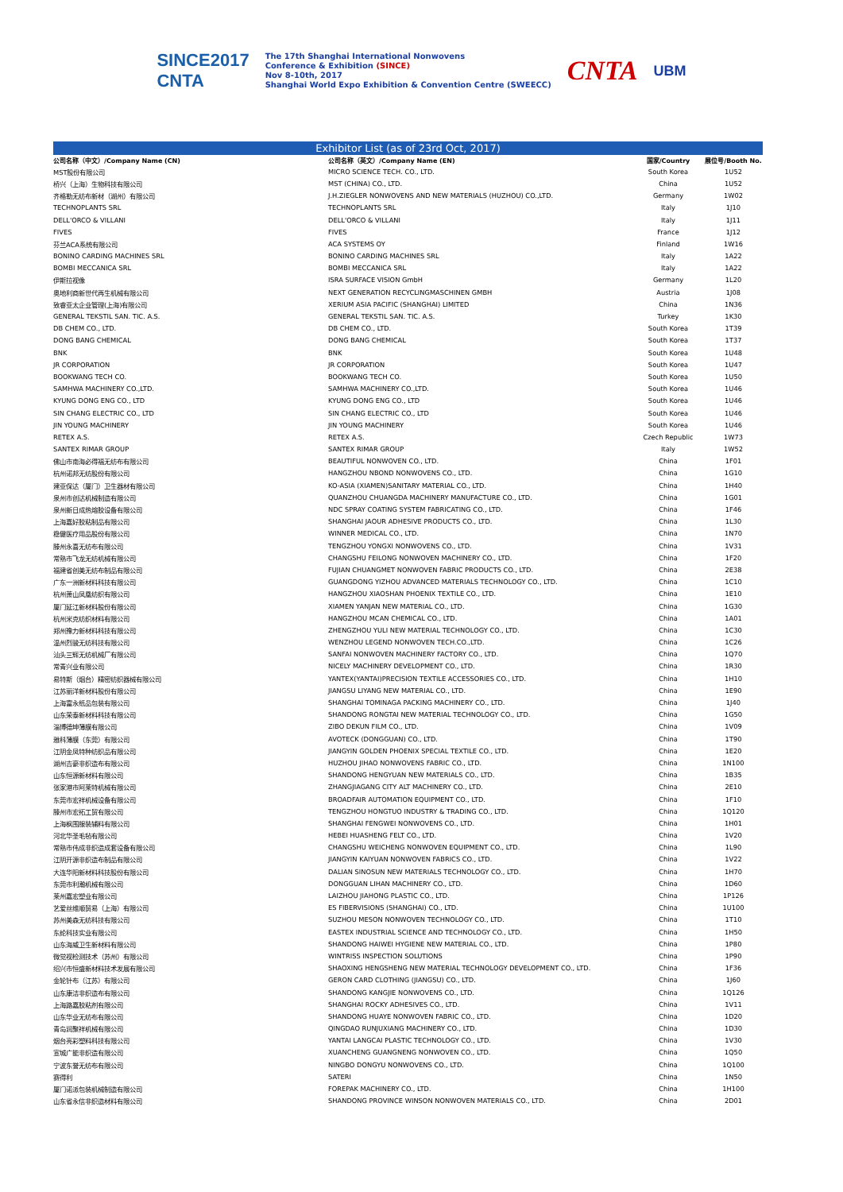SINCE2017
CNTA
The 17th Shanghai International Nonwovens
Conference & Exhibition (SINCE)
Nov 8-10th, 2017
Shanghai World Expo Exhibition & Convention Centre (SWEECC)
CNTA
UBM
| Exhibitor List (as of 23rd Oct, 2017) | | | |
| 公司名称（中文）/Company Name (CN) | 公司名称（英文）/Company Name (EN) | 国家/Country | 展位号/Booth No. |
| MST股份有限公司 | MICRO SCIENCE TECH. CO., LTD. | South Korea | 1U52 |
| 桥兴（上海）生物科技有限公司 | MST (CHINA) CO., LTD. | China | 1U52 |
| 齐格勒无纺布新材（湖州）有限公司 | J.H.ZIEGLER NONWOVENS AND NEW MATERIALS (HUZHOU) CO.,LTD. | Germany | 1W02 |
| TECHNOPLANTS SRL | TECHNOPLANTS SRL | Italy | 1J10 |
| DELL'ORCO & VILLANI | DELL'ORCO & VILLANI | Italy | 1J11 |
| FIVES | FIVES | France | 1J12 |
| 芬兰ACA系统有限公司 | ACA SYSTEMS OY | Finland | 1W16 |
| BONINO CARDING MACHINES SRL | BONINO CARDING MACHINES SRL | Italy | 1A22 |
| BOMBI MECCANICA SRL | BOMBI MECCANICA SRL | Italy | 1A22 |
| 伊斯拉视像 | ISRA SURFACE VISION GmbH | Germany | 1L20 |
| 奥地利商新世代再生机械有限公司 | NEXT GENERATION RECYCLINGMASCHINEN GMBH | Austria | 1J08 |
| 致睿亚太企业管理(上海)有限公司 | XERIUM ASIA PACIFIC (SHANGHAI) LIMITED | China | 1N36 |
| GENERAL TEKSTIL SAN. TIC. A.S. | GENERAL TEKSTIL SAN. TIC. A.S. | Turkey | 1K30 |
| DB CHEM CO., LTD. | DB CHEM CO., LTD. | South Korea | 1T39 |
| DONG BANG CHEMICAL | DONG BANG CHEMICAL | South Korea | 1T37 |
| BNK | BNK | South Korea | 1U48 |
| JR CORPORATION | JR CORPORATION | South Korea | 1U47 |
| BOOKWANG TECH CO. | BOOKWANG TECH CO. | South Korea | 1U50 |
| SAMHWA MACHINERY CO.,LTD. | SAMHWA MACHINERY CO.,LTD. | South Korea | 1U46 |
| KYUNG DONG ENG CO., LTD | KYUNG DONG ENG CO., LTD | South Korea | 1U46 |
| SIN CHANG ELECTRIC CO., LTD | SIN CHANG ELECTRIC CO., LTD | South Korea | 1U46 |
| JIN YOUNG MACHINERY | JIN YOUNG MACHINERY | South Korea | 1U46 |
| RETEX A.S. | RETEX A.S. | Czech Republic | 1W73 |
| SANTEX RIMAR GROUP | SANTEX RIMAR GROUP | Italy | 1W52 |
| 佛山市南海必得福无纺布有限公司 | BEAUTIFUL NONWOVEN CO., LTD. | China | 1F01 |
| 杭州诺邦无纺股份有限公司 | HANGZHOU NBOND NONWOVENS CO., LTD. | China | 1G10 |
| 建亚保达（厦门）卫生器材有限公司 | KO-ASIA (XIAMEN)SANITARY MATERIAL CO., LTD. | China | 1H40 |
| 泉州市创达机械制造有限公司 | QUANZHOU CHUANGDA MACHINERY MANUFACTURE CO., LTD. | China | 1G01 |
| 泉州新日成热熔胶设备有限公司 | NDC SPRAY COATING SYSTEM FABRICATING CO., LTD. | China | 1F46 |
| 上海嘉好胶粘制品有限公司 | SHANGHAI JAOUR ADHESIVE PRODUCTS CO., LTD. | China | 1L30 |
| 稳健医疗用品股份有限公司 | WINNER MEDICAL CO., LTD. | China | 1N70 |
| 滕州永喜无纺布有限公司 | TENGZHOU YONGXI NONWOVENS CO., LTD. | China | 1V31 |
| 常熟市飞龙无纺机械有限公司 | CHANGSHU FEILONG NONWOVEN MACHINERY CO., LTD. | China | 1F20 |
| 福建省创美无纺布制品有限公司 | FUJIAN CHUANGMET NONWOVEN FABRIC PRODUCTS CO., LTD. | China | 2E38 |
| 广东一洲新材料科技有限公司 | GUANGDONG YIZHOU ADVANCED MATERIALS TECHNOLOGY CO., LTD. | China | 1C10 |
| 杭州萧山凤凰纺织有限公司 | HANGZHOU XIAOSHAN PHOENIX TEXTILE CO., LTD. | China | 1E10 |
| 厦门延江新材料股份有限公司 | XIAMEN YANJAN NEW MATERIAL CO., LTD. | China | 1G30 |
| 杭州米克纺织材料有限公司 | HANGZHOU MCAN CHEMICAL CO., LTD. | China | 1A01 |
| 郑州豫力新材料科技有限公司 | ZHENGZHOU YULI NEW MATERIAL TECHNOLOGY CO., LTD. | China | 1C30 |
| 温州烈骏无纺科技有限公司 | WENZHOU LEGEND NONWOVEN TECH.CO.,LTD. | China | 1C26 |
| 汕头三辉无纺机械厂有限公司 | SANFAI NONWOVEN MACHINERY FACTORY CO., LTD. | China | 1Q70 |
| 常青兴业有限公司 | NICELY MACHINERY DEVELOPMENT CO., LTD. | China | 1R30 |
| 易特斯（烟台）精密纺织器械有限公司 | YANTEX(YANTAI)PRECISION TEXTILE ACCESSORIES CO., LTD. | China | 1H10 |
| 江苏丽洋新材料股份有限公司 | JIANGSU LIYANG NEW MATERIAL CO., LTD. | China | 1E90 |
| 上海富永纸品包装有限公司 | SHANGHAI TOMINAGA PACKING MACHINERY CO., LTD. | China | 1J40 |
| 山东荣泰新材料科技有限公司 | SHANDONG RONGTAI NEW MATERIAL TECHNOLOGY CO., LTD. | China | 1G50 |
| 淄博德坤薄膜有限公司 | ZIBO DEKUN FILM CO., LTD. | China | 1V09 |
| 雅科薄膜（东莞）有限公司 | AVOTECK (DONGGUAN) CO., LTD. | China | 1T90 |
| 江阴金凤特种纺织品有限公司 | JIANGYIN GOLDEN PHOENIX SPECIAL TEXTILE CO., LTD. | China | 1E20 |
| 湖州吉豪非织造布有限公司 | HUZHOU JIHAO NONWOVENS FABRIC CO., LTD. | China | 1N100 |
| 山东恒源新材料有限公司 | SHANDONG HENGYUAN NEW MATERIALS CO., LTD. | China | 1B35 |
| 张家港市阿莱特机械有限公司 | ZHANGJIAGANG CITY ALT MACHINERY CO., LTD. | China | 2E10 |
| 东莞市宏祥机械设备有限公司 | BROADFAIR AUTOMATION EQUIPMENT CO., LTD. | China | 1F10 |
| 滕州市宏拓工贸有限公司 | TENGZHOU HONGTUO INDUSTRY & TRADING CO., LTD. | China | 1Q120 |
| 上海枫围服装辅料有限公司 | SHANGHAI FENGWEI NONWOVENS CO., LTD. | China | 1H01 |
| 河北华圣毛毡有限公司 | HEBEI HUASHENG FELT CO., LTD. | China | 1V20 |
| 常熟市伟成非织造成套设备有限公司 | CHANGSHU WEICHENG NONWOVEN EQUIPMENT CO., LTD. | China | 1L90 |
| 江阴开源非织造布制品有限公司 | JIANGYIN KAIYUAN NONWOVEN FABRICS CO., LTD. | China | 1V22 |
| 大连华阳新材料科技股份有限公司 | DALIAN SINOSUN NEW MATERIALS TECHNOLOGY CO., LTD. | China | 1H70 |
| 东莞市利瀚机械有限公司 | DONGGUAN LIHAN MACHINERY CO., LTD. | China | 1D60 |
| 莱州嘉宏塑业有限公司 | LAIZHOU JIAHONG PLASTIC CO., LTD. | China | 1P126 |
| 艺爱丝维顺贸易（上海）有限公司 | ES FIBERVISIONS (SHANGHAI) CO., LTD. | China | 1U100 |
| 苏州美森无纺科技有限公司 | SUZHOU MESON NONWOVEN TECHNOLOGY CO., LTD. | China | 1T10 |
| 东纶科技实业有限公司 | EASTEX INDUSTRIAL SCIENCE AND TECHNOLOGY CO., LTD. | China | 1H50 |
| 山东海威卫生新材料有限公司 | SHANDONG HAIWEI HYGIENE NEW MATERIAL CO., LTD. | China | 1P80 |
| 微觉视检测技术（苏州）有限公司 | WINTRISS INSPECTION SOLUTIONS | China | 1P90 |
| 绍兴市恒盛新材料技术发展有限公司 | SHAOXING HENGSHENG NEW MATERIAL TECHNOLOGY DEVELOPMENT CO., LTD. | China | 1F36 |
| 金轮针布（江苏）有限公司 | GERON CARD CLOTHING (JIANGSU) CO., LTD. | China | 1J60 |
| 山东康洁非织造布有限公司 | SHANDONG KANGJIE NONWOVENS CO., LTD. | China | 1Q126 |
| 上海路嘉胶粘剂有限公司 | SHANGHAI ROCKY ADHESIVES CO., LTD. | China | 1V11 |
| 山东华业无纺布有限公司 | SHANDONG HUAYE NONWOVEN FABRIC CO., LTD. | China | 1D20 |
| 青岛润聚祥机械有限公司 | QINGDAO RUNJUXIANG MACHINERY CO., LTD. | China | 1D30 |
| 烟台亮彩塑料科技有限公司 | YANTAI LANGCAI PLASTIC TECHNOLOGY CO., LTD. | China | 1V30 |
| 宣城广能非织造有限公司 | XUANCHENG GUANGNENG NONWOVEN CO., LTD. | China | 1Q50 |
| 宁波东誉无纺布有限公司 | NINGBO DONGYU NONWOVENS CO., LTD. | China | 1Q100 |
| 赛得利 | SATERI | China | 1N50 |
| 厦门诺派包装机械制造有限公司 | FOREPAK MACHINERY CO., LTD. | China | 1H100 |
| 山东省永信非织造材料有限公司 | SHANDONG PROVINCE WINSON NONWOVEN MATERIALS CO., LTD. | China | 2D01 |